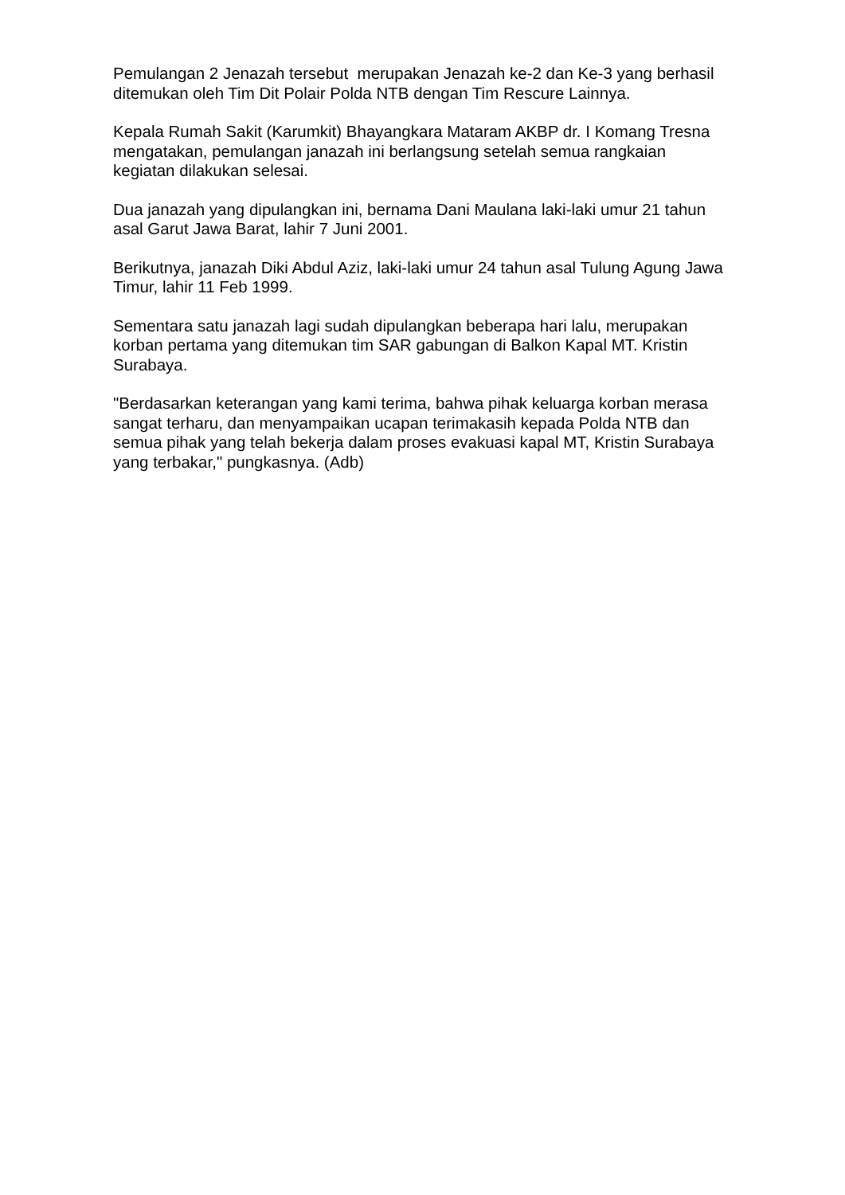Pemulangan 2 Jenazah tersebut merupakan Jenazah ke-2 dan Ke-3 yang berhasil ditemukan oleh Tim Dit Polair Polda NTB dengan Tim Rescure Lainnya.
Kepala Rumah Sakit (Karumkit) Bhayangkara Mataram AKBP dr. I Komang Tresna mengatakan, pemulangan janazah ini berlangsung setelah semua rangkaian kegiatan dilakukan selesai.
Dua janazah yang dipulangkan ini, bernama Dani Maulana laki-laki umur 21 tahun asal Garut Jawa Barat, lahir 7 Juni 2001.
Berikutnya, janazah Diki Abdul Aziz, laki-laki umur 24 tahun asal Tulung Agung Jawa Timur, lahir 11 Feb 1999.
Sementara satu janazah lagi sudah dipulangkan beberapa hari lalu, merupakan korban pertama yang ditemukan tim SAR gabungan di Balkon Kapal MT. Kristin Surabaya.
"Berdasarkan keterangan yang kami terima, bahwa pihak keluarga korban merasa sangat terharu, dan menyampaikan ucapan terimakasih kepada Polda NTB dan semua pihak yang telah bekerja dalam proses evakuasi kapal MT, Kristin Surabaya yang terbakar," pungkasnya. (Adb)